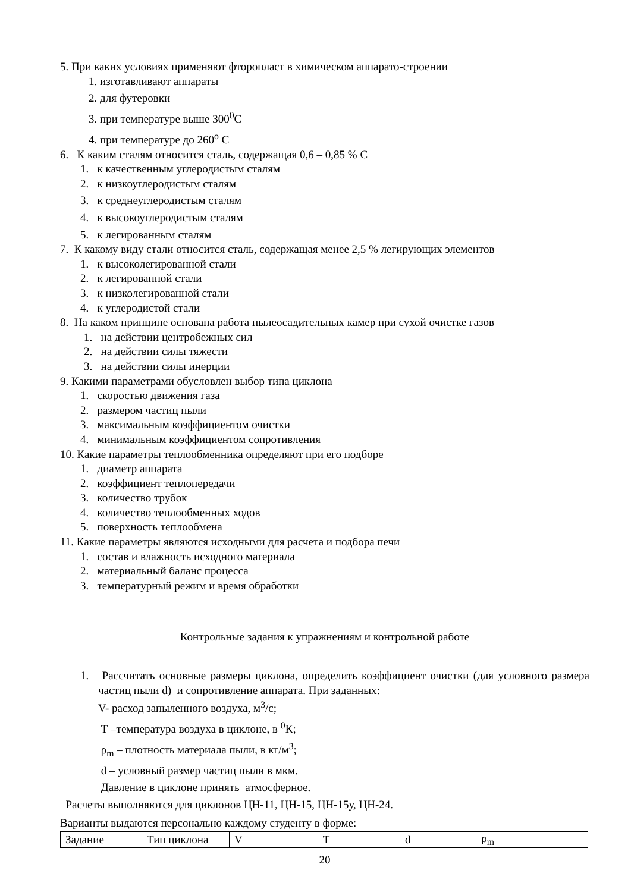5. При каких условиях применяют фторопласт в химическом аппарато-строении
1. изготавливают аппараты
2. для футеровки
3. при температуре выше 300<sup>0</sup>С
4. при температуре до 260<sup>о</sup> С
6. К каким сталям относится сталь, содержащая 0,6 – 0,85 % С
1. к качественным углеродистым сталям
2. к низкоуглеродистым сталям
3. к среднеуглеродистым сталям
4. к высокоуглеродистым сталям
5. к легированным сталям
7. К какому виду стали относится сталь, содержащая менее 2,5 % легирующих элементов
1. к высоколегированной стали
2. к легированной стали
3. к низколегированной стали
4. к углеродистой стали
8. На каком принципе основана работа пылеосадительных камер при сухой очистке газов
1. на действии центробежных сил
2. на действии силы тяжести
3. на действии силы инерции
9. Какими параметрами обусловлен выбор типа циклона
1. скоростью движения газа
2. размером частиц пыли
3. максимальным коэффициентом очистки
4. минимальным коэффициентом сопротивления
10. Какие параметры теплообменника определяют при его подборе
1. диаметр аппарата
2. коэффициент теплопередачи
3. количество трубок
4. количество теплообменных ходов
5. поверхность теплообмена
11. Какие параметры являются исходными для расчета и подбора печи
1. состав и влажность исходного материала
2. материальный баланс процесса
3. температурный режим и время обработки
Контрольные задания к упражнениям и контрольной работе
1. Рассчитать основные размеры циклона, определить коэффициент очистки (для условного размера частиц пыли d) и сопротивление аппарата. При заданных:
V- расход запыленного воздуха, м<sup>3</sup>/с;
Т –температура воздуха в циклоне, в <sup>0</sup>К;
ρ<sub>m</sub> – плотность материала пыли, в кг/м<sup>3</sup>;
d – условный размер частиц пыли в мкм.
Давление в циклоне принять атмосферное.
Расчеты выполняются для циклонов ЦН-11, ЦН-15, ЦН-15у, ЦН-24.
Варианты выдаются персонально каждому студенту в форме:
| Задание | Тип циклона | V | Т | d | ρ<sub>m</sub> |
20